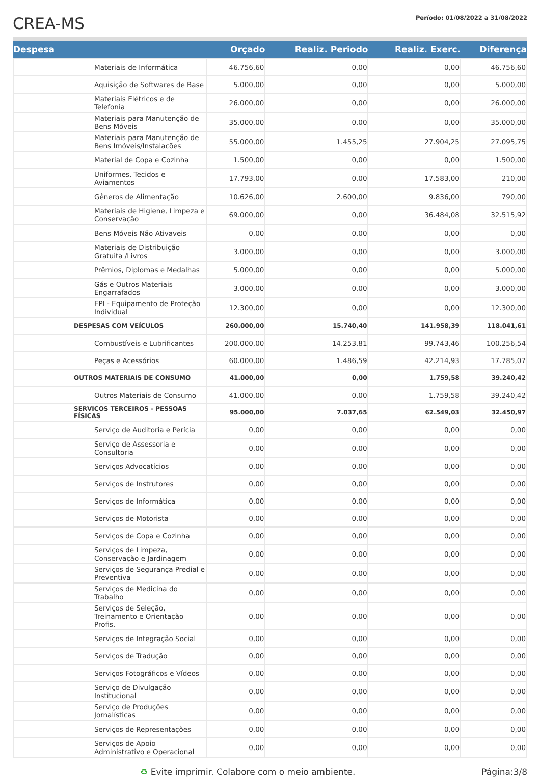CREA-MS
Período: 01/08/2022 a 31/08/2022
| Despesa | Orçado | Realiz. Periodo | Realiz. Exerc. | Diferença |
| --- | --- | --- | --- | --- |
| Materiais de Informática | 46.756,60 | 0,00 | 0,00 | 46.756,60 |
| Aquisição de Softwares de Base | 5.000,00 | 0,00 | 0,00 | 5.000,00 |
| Materiais Elétricos e de Telefonia | 26.000,00 | 0,00 | 0,00 | 26.000,00 |
| Materiais para Manutenção de Bens Móveis | 35.000,00 | 0,00 | 0,00 | 35.000,00 |
| Materiais para Manutenção de Bens Imóveis/Instalacões | 55.000,00 | 1.455,25 | 27.904,25 | 27.095,75 |
| Material de Copa e Cozinha | 1.500,00 | 0,00 | 0,00 | 1.500,00 |
| Uniformes, Tecidos e Aviamentos | 17.793,00 | 0,00 | 17.583,00 | 210,00 |
| Gêneros de Alimentação | 10.626,00 | 2.600,00 | 9.836,00 | 790,00 |
| Materiais de Higiene, Limpeza e Conservação | 69.000,00 | 0,00 | 36.484,08 | 32.515,92 |
| Bens Móveis Não Ativaveis | 0,00 | 0,00 | 0,00 | 0,00 |
| Materiais de Distribuição Gratuita /Livros | 3.000,00 | 0,00 | 0,00 | 3.000,00 |
| Prêmios, Diplomas e Medalhas | 5.000,00 | 0,00 | 0,00 | 5.000,00 |
| Gás e Outros Materiais Engarrafados | 3.000,00 | 0,00 | 0,00 | 3.000,00 |
| EPI - Equipamento de Proteção Individual | 12.300,00 | 0,00 | 0,00 | 12.300,00 |
| DESPESAS COM VEÍCULOS | 260.000,00 | 15.740,40 | 141.958,39 | 118.041,61 |
| Combustíveis e Lubrificantes | 200.000,00 | 14.253,81 | 99.743,46 | 100.256,54 |
| Peças e Acessórios | 60.000,00 | 1.486,59 | 42.214,93 | 17.785,07 |
| OUTROS MATERIAIS DE CONSUMO | 41.000,00 | 0,00 | 1.759,58 | 39.240,42 |
| Outros Materiais de Consumo | 41.000,00 | 0,00 | 1.759,58 | 39.240,42 |
| SERVICOS TERCEIROS - PESSOAS FÍSICAS | 95.000,00 | 7.037,65 | 62.549,03 | 32.450,97 |
| Serviço de Auditoria e Perícia | 0,00 | 0,00 | 0,00 | 0,00 |
| Serviço de Assessoria e Consultoria | 0,00 | 0,00 | 0,00 | 0,00 |
| Serviços Advocatícios | 0,00 | 0,00 | 0,00 | 0,00 |
| Serviços de Instrutores | 0,00 | 0,00 | 0,00 | 0,00 |
| Serviços de Informática | 0,00 | 0,00 | 0,00 | 0,00 |
| Serviços de Motorista | 0,00 | 0,00 | 0,00 | 0,00 |
| Serviços de Copa e Cozinha | 0,00 | 0,00 | 0,00 | 0,00 |
| Serviços de Limpeza, Conservação e Jardinagem | 0,00 | 0,00 | 0,00 | 0,00 |
| Serviços de Segurança Predial e Preventiva | 0,00 | 0,00 | 0,00 | 0,00 |
| Serviços de Medicina do Trabalho | 0,00 | 0,00 | 0,00 | 0,00 |
| Serviços de Seleção, Treinamento e Orientação Profis. | 0,00 | 0,00 | 0,00 | 0,00 |
| Serviços de Integração Social | 0,00 | 0,00 | 0,00 | 0,00 |
| Serviços de Tradução | 0,00 | 0,00 | 0,00 | 0,00 |
| Serviços Fotográficos e Vídeos | 0,00 | 0,00 | 0,00 | 0,00 |
| Serviço de Divulgação Institucional | 0,00 | 0,00 | 0,00 | 0,00 |
| Serviço de Produções Jornalísticas | 0,00 | 0,00 | 0,00 | 0,00 |
| Serviços de Representações | 0,00 | 0,00 | 0,00 | 0,00 |
| Serviços de Apoio Administrativo e Operacional | 0,00 | 0,00 | 0,00 | 0,00 |
♻ Evite imprimir. Colabore com o meio ambiente.
Página:3/8